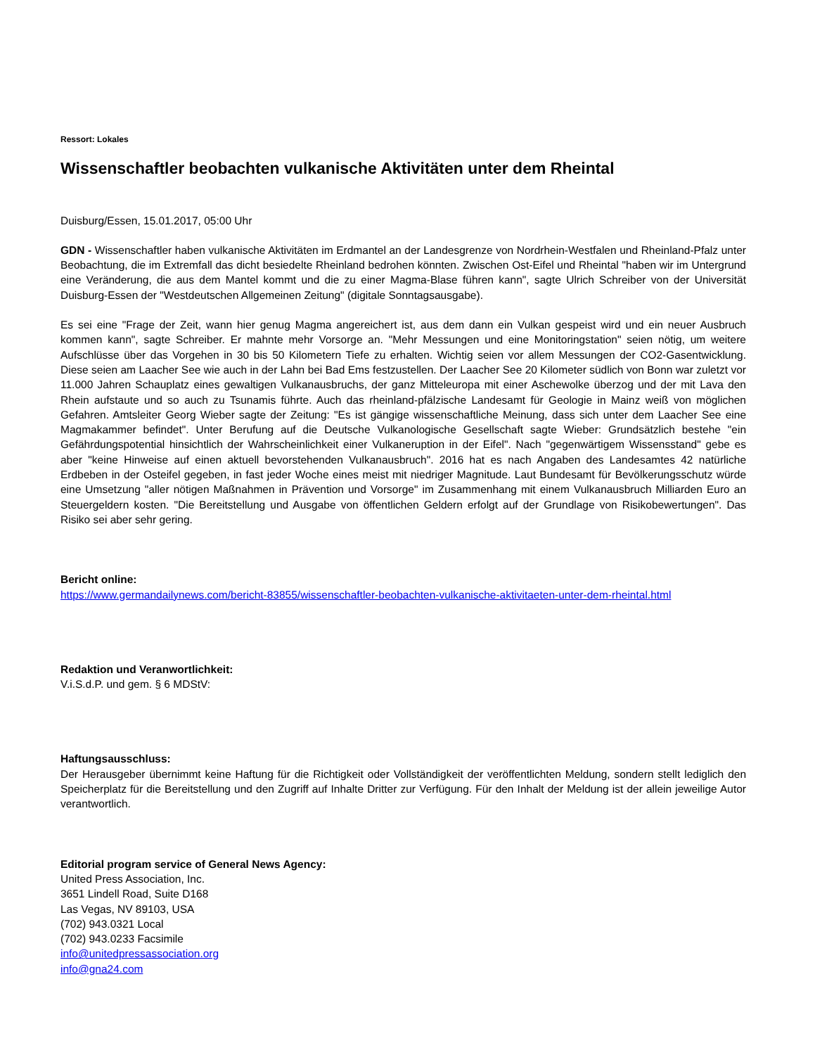Ressort: Lokales
Wissenschaftler beobachten vulkanische Aktivitäten unter dem Rheintal
Duisburg/Essen, 15.01.2017, 05:00 Uhr
GDN - Wissenschaftler haben vulkanische Aktivitäten im Erdmantel an der Landesgrenze von Nordrhein-Westfalen und Rheinland-Pfalz unter Beobachtung, die im Extremfall das dicht besiedelte Rheinland bedrohen könnten. Zwischen Ost-Eifel und Rheintal "haben wir im Untergrund eine Veränderung, die aus dem Mantel kommt und die zu einer Magma-Blase führen kann", sagte Ulrich Schreiber von der Universität Duisburg-Essen der "Westdeutschen Allgemeinen Zeitung" (digitale Sonntagsausgabe).
Es sei eine "Frage der Zeit, wann hier genug Magma angereichert ist, aus dem dann ein Vulkan gespeist wird und ein neuer Ausbruch kommen kann", sagte Schreiber. Er mahnte mehr Vorsorge an. "Mehr Messungen und eine Monitoringstation" seien nötig, um weitere Aufschlüsse über das Vorgehen in 30 bis 50 Kilometern Tiefe zu erhalten. Wichtig seien vor allem Messungen der CO2-Gasentwicklung. Diese seien am Laacher See wie auch in der Lahn bei Bad Ems festzustellen. Der Laacher See 20 Kilometer südlich von Bonn war zuletzt vor 11.000 Jahren Schauplatz eines gewaltigen Vulkanausbruchs, der ganz Mitteleuropa mit einer Aschewolke überzog und der mit Lava den Rhein aufstaute und so auch zu Tsunamis führte. Auch das rheinland-pfälzische Landesamt für Geologie in Mainz weiß von möglichen Gefahren. Amtsleiter Georg Wieber sagte der Zeitung: "Es ist gängige wissenschaftliche Meinung, dass sich unter dem Laacher See eine Magmakammer befindet". Unter Berufung auf die Deutsche Vulkanologische Gesellschaft sagte Wieber: Grundsätzlich bestehe "ein Gefährdungspotential hinsichtlich der Wahrscheinlichkeit einer Vulkaneruption in der Eifel". Nach "gegenwärtigem Wissensstand" gebe es aber "keine Hinweise auf einen aktuell bevorstehenden Vulkanausbruch". 2016 hat es nach Angaben des Landesamtes 42 natürliche Erdbeben in der Osteifel gegeben, in fast jeder Woche eines meist mit niedriger Magnitude. Laut Bundesamt für Bevölkerungsschutz würde eine Umsetzung "aller nötigen Maßnahmen in Prävention und Vorsorge" im Zusammenhang mit einem Vulkanausbruch Milliarden Euro an Steuergeldern kosten. "Die Bereitstellung und Ausgabe von öffentlichen Geldern erfolgt auf der Grundlage von Risikobewertungen". Das Risiko sei aber sehr gering.
Bericht online:
https://www.germandailynews.com/bericht-83855/wissenschaftler-beobachten-vulkanische-aktivitaeten-unter-dem-rheintal.html
Redaktion und Veranwortlichkeit:
V.i.S.d.P. und gem. § 6 MDStV:
Haftungsausschluss:
Der Herausgeber übernimmt keine Haftung für die Richtigkeit oder Vollständigkeit der veröffentlichten Meldung, sondern stellt lediglich den Speicherplatz für die Bereitstellung und den Zugriff auf Inhalte Dritter zur Verfügung. Für den Inhalt der Meldung ist der allein jeweilige Autor verantwortlich.
Editorial program service of General News Agency:
United Press Association, Inc.
3651 Lindell Road, Suite D168
Las Vegas, NV 89103, USA
(702) 943.0321 Local
(702) 943.0233 Facsimile
info@unitedpressassociation.org
info@gna24.com